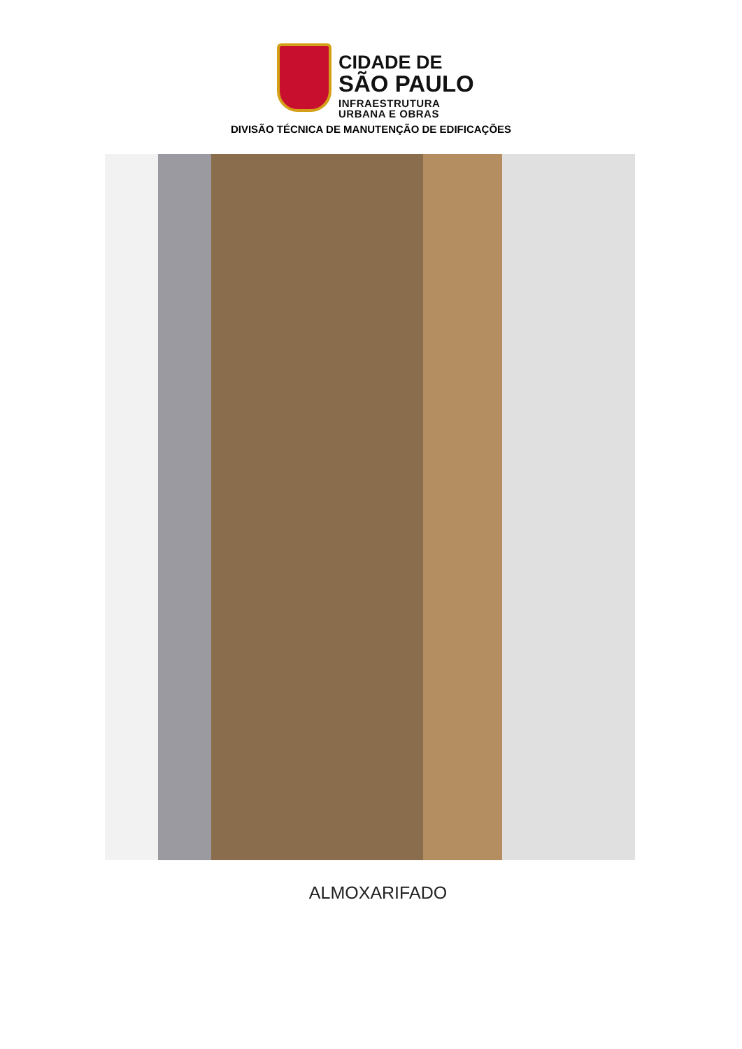CIDADE DE
SÃO PAULO
INFRAESTRUTURA
URBANA E OBRAS
DIVISÃO TÉCNICA DE MANUTENÇÃO DE EDIFICAÇÕES
ALMOXARIFADO